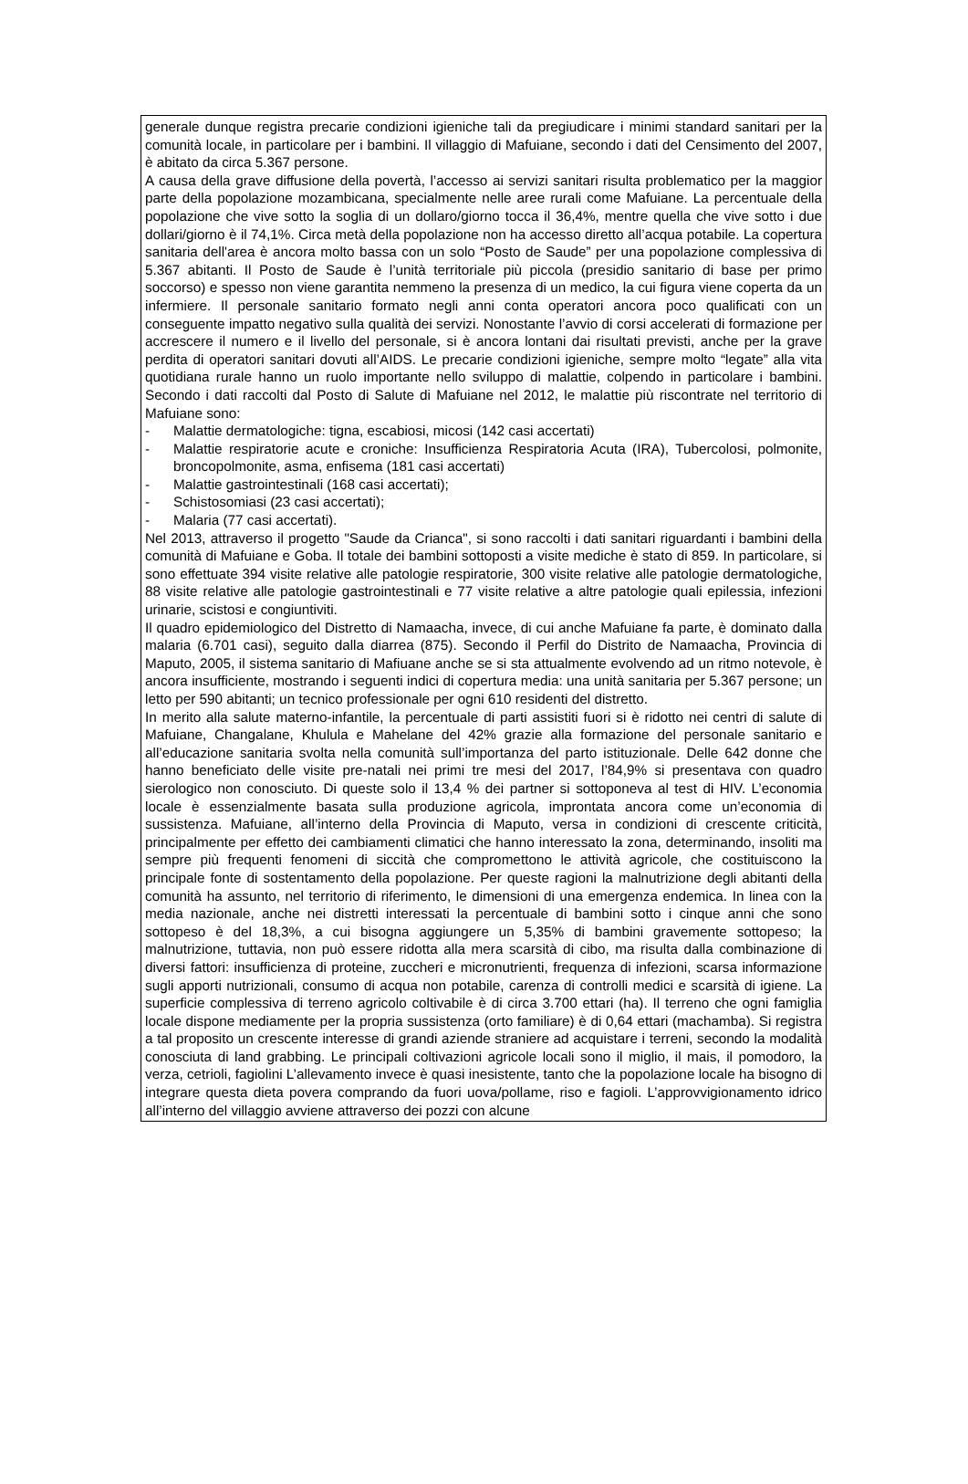generale dunque registra precarie condizioni igieniche tali da pregiudicare i minimi standard sanitari per la comunità locale, in particolare per i bambini. Il villaggio di Mafuiane, secondo i dati del Censimento del 2007, è abitato da circa 5.367 persone.
A causa della grave diffusione della povertà, l’accesso ai servizi sanitari risulta problematico per la maggior parte della popolazione mozambicana, specialmente nelle aree rurali come Mafuiane. La percentuale della popolazione che vive sotto la soglia di un dollaro/giorno tocca il 36,4%, mentre quella che vive sotto i due dollari/giorno è il 74,1%. Circa metà della popolazione non ha accesso diretto all’acqua potabile. La copertura sanitaria dell'area è ancora molto bassa con un solo “Posto de Saude” per una popolazione complessiva di 5.367 abitanti. Il Posto de Saude è l’unità territoriale più piccola (presidio sanitario di base per primo soccorso) e spesso non viene garantita nemmeno la presenza di un medico, la cui figura viene coperta da un infermiere. Il personale sanitario formato negli anni conta operatori ancora poco qualificati con un conseguente impatto negativo sulla qualità dei servizi. Nonostante l’avvio di corsi accelerati di formazione per accrescere il numero e il livello del personale, si è ancora lontani dai risultati previsti, anche per la grave perdita di operatori sanitari dovuti all’AIDS. Le precarie condizioni igieniche, sempre molto “legate” alla vita quotidiana rurale hanno un ruolo importante nello sviluppo di malattie, colpendo in particolare i bambini. Secondo i dati raccolti dal Posto di Salute di Mafuiane nel 2012, le malattie più riscontrate nel territorio di Mafuiane sono:
- Malattie dermatologiche: tigna, escabiosi, micosi (142 casi accertati)
- Malattie respiratorie acute e croniche: Insufficienza Respiratoria Acuta (IRA), Tubercolosi, polmonite, broncopolmonite, asma, enfisema (181 casi accertati)
- Malattie gastrointestinali (168 casi accertati);
- Schistosomiasi (23 casi accertati);
- Malaria (77 casi accertati).
Nel 2013, attraverso il progetto "Saude da Crianca", si sono raccolti i dati sanitari riguardanti i bambini della comunità di Mafuiane e Goba. Il totale dei bambini sottoposti a visite mediche è stato di 859. In particolare, si sono effettuate 394 visite relative alle patologie respiratorie, 300 visite relative alle patologie dermatologiche, 88 visite relative alle patologie gastrointestinali e 77 visite relative a altre patologie quali epilessia, infezioni urinarie, scistosi e congiuntiviti.
Il quadro epidemiologico del Distretto di Namaacha, invece, di cui anche Mafuiane fa parte, è dominato dalla malaria (6.701 casi), seguito dalla diarrea (875). Secondo il Perfil do Distrito de Namaacha, Provincia di Maputo, 2005, il sistema sanitario di Mafiuane anche se si sta attualmente evolvendo ad un ritmo notevole, è ancora insufficiente, mostrando i seguenti indici di copertura media: una unità sanitaria per 5.367 persone; un letto per 590 abitanti; un tecnico professionale per ogni 610 residenti del distretto.
In merito alla salute materno-infantile, la percentuale di parti assistiti fuori si è ridotto nei centri di salute di Mafuiane, Changalane, Khulula e Mahelane del 42% grazie alla formazione del personale sanitario e all’educazione sanitaria svolta nella comunità sull’importanza del parto istituzionale. Delle 642 donne che hanno beneficiato delle visite pre-natali nei primi tre mesi del 2017, l’84,9% si presentava con quadro sierologico non conosciuto. Di queste solo il 13,4 % dei partner si sottoponeva al test di HIV. L’economia locale è essenzialmente basata sulla produzione agricola, improntata ancora come un’economia di sussistenza. Mafuiane, all’interno della Provincia di Maputo, versa in condizioni di crescente criticità, principalmente per effetto dei cambiamenti climatici che hanno interessato la zona, determinando, insoliti ma sempre più frequenti fenomeni di siccità che compromettono le attività agricole, che costituiscono la principale fonte di sostentamento della popolazione. Per queste ragioni la malnutrizione degli abitanti della comunità ha assunto, nel territorio di riferimento, le dimensioni di una emergenza endemica. In linea con la media nazionale, anche nei distretti interessati la percentuale di bambini sotto i cinque anni che sono sottopeso è del 18,3%, a cui bisogna aggiungere un 5,35% di bambini gravemente sottopeso; la malnutrizione, tuttavia, non può essere ridotta alla mera scarsità di cibo, ma risulta dalla combinazione di diversi fattori: insufficienza di proteine, zuccheri e micronutrienti, frequenza di infezioni, scarsa informazione sugli apporti nutrizionali, consumo di acqua non potabile, carenza di controlli medici e scarsità di igiene. La superficie complessiva di terreno agricolo coltivabile è di circa 3.700 ettari (ha). Il terreno che ogni famiglia locale dispone mediamente per la propria sussistenza (orto familiare) è di 0,64 ettari (machamba). Si registra a tal proposito un crescente interesse di grandi aziende straniere ad acquistare i terreni, secondo la modalità conosciuta di land grabbing. Le principali coltivazioni agricole locali sono il miglio, il mais, il pomodoro, la verza, cetrioli, fagiolini L’allevamento invece è quasi inesistente, tanto che la popolazione locale ha bisogno di integrare questa dieta povera comprando da fuori uova/pollame, riso e fagioli. L’approvvigionamento idrico all’interno del villaggio avviene attraverso dei pozzi con alcune